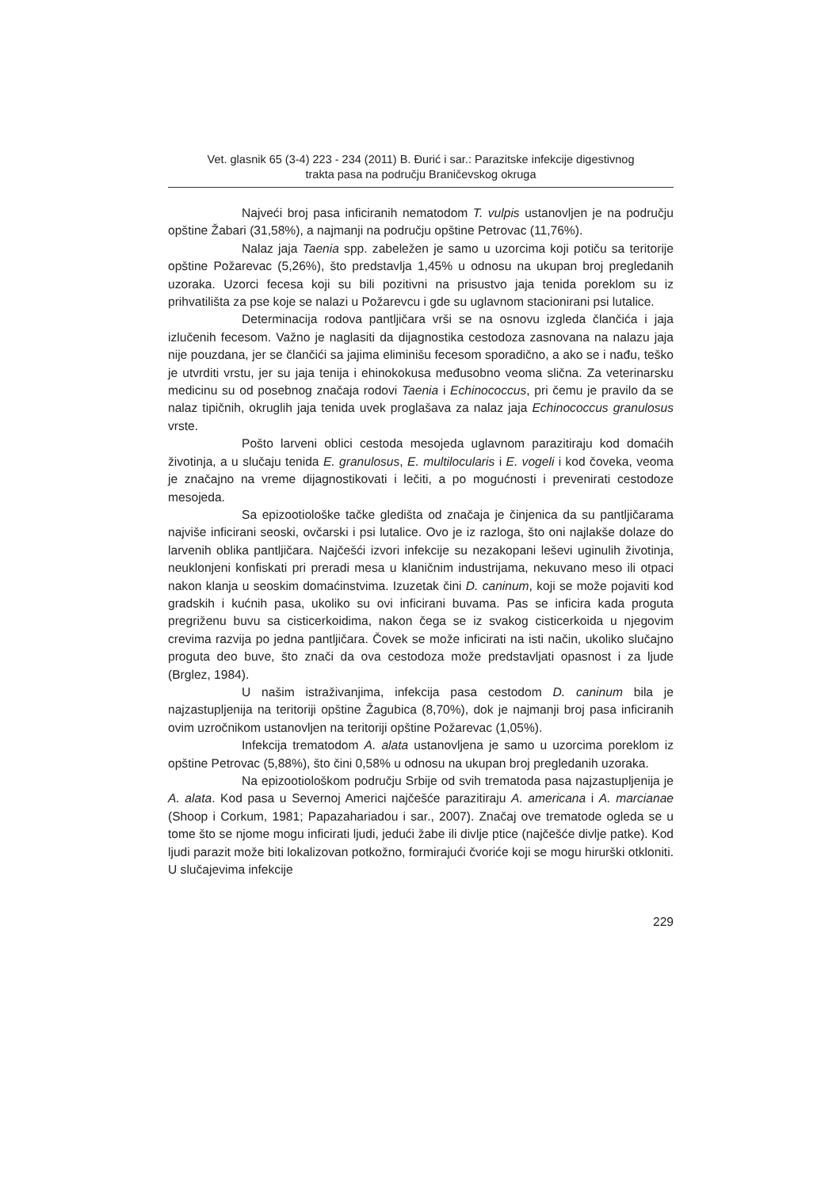Vet. glasnik 65 (3-4) 223 - 234 (2011) B. Đurić i sar.: Parazitske infekcije digestivnog
trakta pasa na području Braničevskog okruga
Najveći broj pasa inficiranih nematodom T. vulpis ustanovljen je na području opštine Žabari (31,58%), a najmanji na području opštine Petrovac (11,76%).
Nalaz jaja Taenia spp. zabeležen je samo u uzorcima koji potiču sa teritorije opštine Požarevac (5,26%), što predstavlja 1,45% u odnosu na ukupan broj pregledanih uzoraka. Uzorci fecesa koji su bili pozitivni na prisustvo jaja tenida poreklom su iz prihvatilišta za pse koje se nalazi u Požarevcu i gde su uglavnom stacionirani psi lutalice.
Determinacija rodova pantljičara vrši se na osnovu izgleda člančića i jaja izlučenih fecesom. Važno je naglasiti da dijagnostika cestodoza zasnovana na nalazu jaja nije pouzdana, jer se člančići sa jajima eliminišu fecesom sporadično, a ako se i nađu, teško je utvrditi vrstu, jer su jaja tenija i ehinokokusa međusobno veoma slična. Za veterinarsku medicinu su od posebnog značaja rodovi Taenia i Echinococcus, pri čemu je pravilo da se nalaz tipičnih, okruglih jaja tenida uvek proglašava za nalaz jaja Echinococcus granulosus vrste.
Pošto larveni oblici cestoda mesojeda uglavnom parazitiraju kod domaćih životinja, a u slučaju tenida E. granulosus, E. multilocularis i E. vogeli i kod čoveka, veoma je značajno na vreme dijagnostikovati i lečiti, a po mogućnosti i prevenirati cestodoze mesojeda.
Sa epizootiološke tačke gledišta od značaja je činjenica da su pantljičarama najviše inficirani seoski, ovčarski i psi lutalice. Ovo je iz razloga, što oni najlakše dolaze do larvenih oblika pantljičara. Najčešći izvori infekcije su nezakopani leševi uginulih životinja, neuklonjeni konfiskati pri preradi mesa u klaničnim industrijama, nekuvano meso ili otpaci nakon klanja u seoskim domaćinstvima. Izuzetak čini D. caninum, koji se može pojaviti kod gradskih i kućnih pasa, ukoliko su ovi inficirani buvama. Pas se inficira kada proguta pregriženu buvu sa cisticerkoidima, nakon čega se iz svakog cisticerkoida u njegovim crevima razvija po jedna pantljičara. Čovek se može inficirati na isti način, ukoliko slučajno proguta deo buve, što znači da ova cestodoza može predstavljati opasnost i za ljude (Brglez, 1984).
U našim istraživanjima, infekcija pasa cestodom D. caninum bila je najzastupljenija na teritoriji opštine Žagubica (8,70%), dok je najmanji broj pasa inficiranih ovim uzročnikom ustanovljen na teritoriji opštine Požarevac (1,05%).
Infekcija trematodom A. alata ustanovljena je samo u uzorcima poreklom iz opštine Petrovac (5,88%), što čini 0,58% u odnosu na ukupan broj pregledanih uzoraka.
Na epizootiološkom području Srbije od svih trematoda pasa najzastupljenija je A. alata. Kod pasa u Severnoj Americi najčešće parazitiraju A. americana i A. marcianae (Shoop i Corkum, 1981; Papazahariadou i sar., 2007). Značaj ove trematode ogleda se u tome što se njome mogu inficirati ljudi, jedući žabe ili divlje ptice (najčešće divlje patke). Kod ljudi parazit može biti lokalizovan potkožno, formirajući čvoriće koji se mogu hirurški otkloniti. U slučajevima infekcije
229